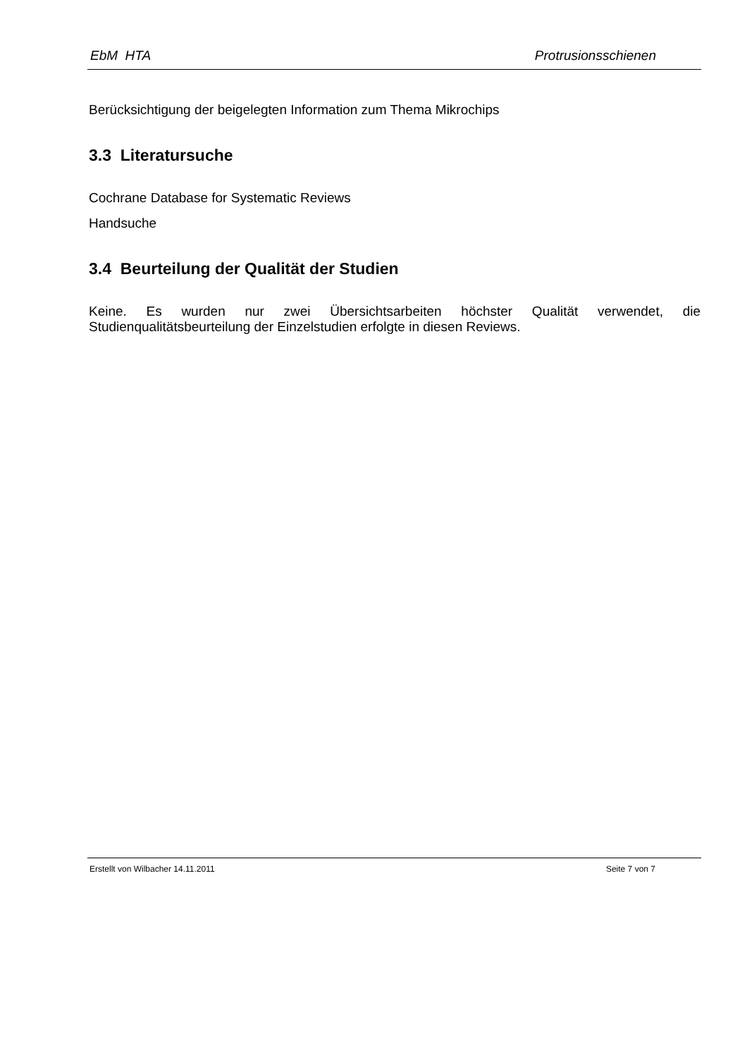EbM HTA Protrusionsschienen
Berücksichtigung der beigelegten Information zum Thema Mikrochips
3.3 Literatursuche
Cochrane Database for Systematic Reviews
Handsuche
3.4 Beurteilung der Qualität der Studien
Keine. Es wurden nur zwei Übersichtsarbeiten höchster Qualität verwendet, die Studienqualitätsbeurteilung der Einzelstudien erfolgte in diesen Reviews.
Erstellt von Wilbacher 14.11.2011 Seite 7 von 7